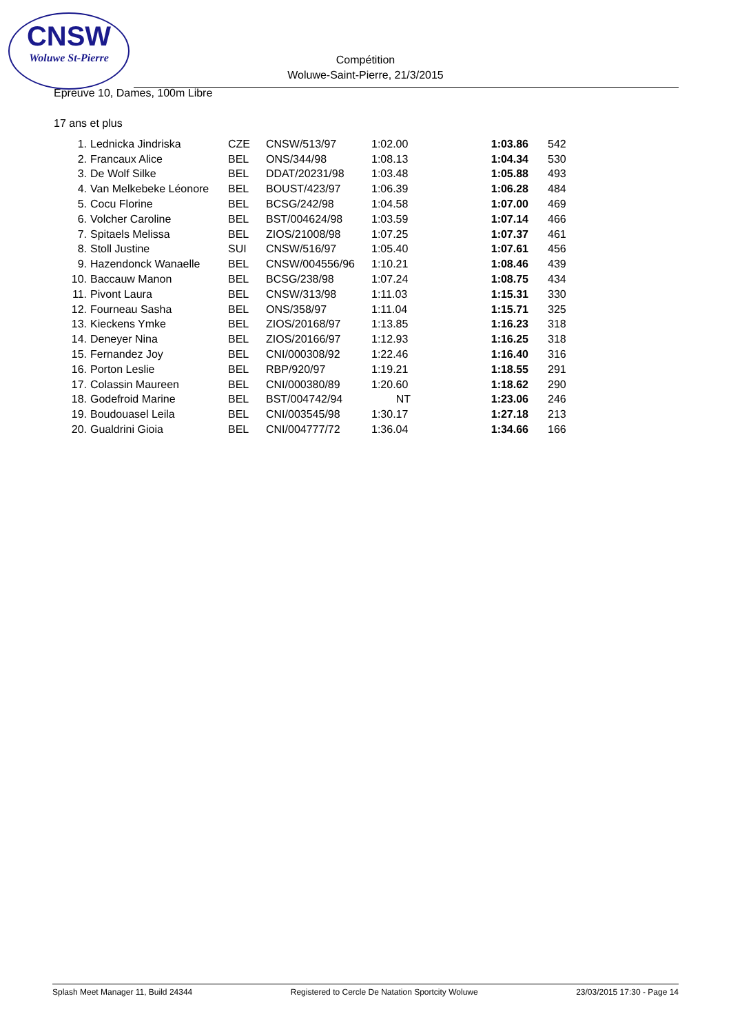CNSW
Woluwe St-Pierre
Compétition
Woluwe-Saint-Pierre, 21/3/2015
Epreuve 10, Dames, 100m Libre
17 ans et plus
| 1. | Lednicka Jindriska | CZE | CNSW/513/97 | 1:02.00 | 1:03.86 | 542 |
| 2. | Francaux Alice | BEL | ONS/344/98 | 1:08.13 | 1:04.34 | 530 |
| 3. | De Wolf Silke | BEL | DDAT/20231/98 | 1:03.48 | 1:05.88 | 493 |
| 4. | Van Melkebeke Léonore | BEL | BOUST/423/97 | 1:06.39 | 1:06.28 | 484 |
| 5. | Cocu Florine | BEL | BCSG/242/98 | 1:04.58 | 1:07.00 | 469 |
| 6. | Volcher Caroline | BEL | BST/004624/98 | 1:03.59 | 1:07.14 | 466 |
| 7. | Spitaels Melissa | BEL | ZIOS/21008/98 | 1:07.25 | 1:07.37 | 461 |
| 8. | Stoll Justine | SUI | CNSW/516/97 | 1:05.40 | 1:07.61 | 456 |
| 9. | Hazendonck Wanaelle | BEL | CNSW/004556/96 | 1:10.21 | 1:08.46 | 439 |
| 10. | Baccauw Manon | BEL | BCSG/238/98 | 1:07.24 | 1:08.75 | 434 |
| 11. | Pivont Laura | BEL | CNSW/313/98 | 1:11.03 | 1:15.31 | 330 |
| 12. | Fourneau Sasha | BEL | ONS/358/97 | 1:11.04 | 1:15.71 | 325 |
| 13. | Kieckens Ymke | BEL | ZIOS/20168/97 | 1:13.85 | 1:16.23 | 318 |
| 14. | Deneyer Nina | BEL | ZIOS/20166/97 | 1:12.93 | 1:16.25 | 318 |
| 15. | Fernandez Joy | BEL | CNI/000308/92 | 1:22.46 | 1:16.40 | 316 |
| 16. | Porton Leslie | BEL | RBP/920/97 | 1:19.21 | 1:18.55 | 291 |
| 17. | Colassin Maureen | BEL | CNI/000380/89 | 1:20.60 | 1:18.62 | 290 |
| 18. | Godefroid Marine | BEL | BST/004742/94 | NT | 1:23.06 | 246 |
| 19. | Boudouasel Leila | BEL | CNI/003545/98 | 1:30.17 | 1:27.18 | 213 |
| 20. | Gualdrini Gioia | BEL | CNI/004777/72 | 1:36.04 | 1:34.66 | 166 |
Splash Meet Manager 11, Build 24344 Registered to Cercle De Natation Sportcity Woluwe 23/03/2015 17:30 - Page 14